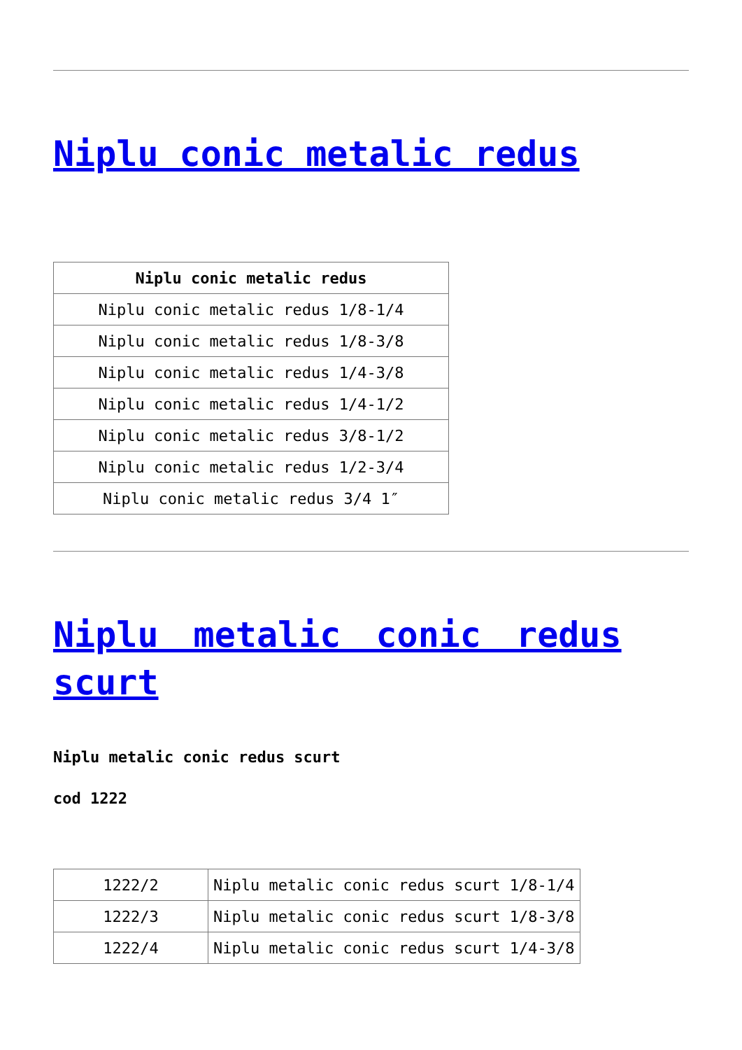Niplu conic metalic redus
| Niplu conic metalic redus |
| --- |
| Niplu conic metalic redus 1/8-1/4 |
| Niplu conic metalic redus 1/8-3/8 |
| Niplu conic metalic redus 1/4-3/8 |
| Niplu conic metalic redus 1/4-1/2 |
| Niplu conic metalic redus 3/8-1/2 |
| Niplu conic metalic redus 1/2-3/4 |
| Niplu conic metalic redus 3/4 1″ |
Niplu metalic conic redus scurt
Niplu metalic conic redus scurt
cod 1222
| 1222/2 | Niplu metalic conic redus scurt 1/8-1/4 |
| 1222/3 | Niplu metalic conic redus scurt 1/8-3/8 |
| 1222/4 | Niplu metalic conic redus scurt 1/4-3/8 |